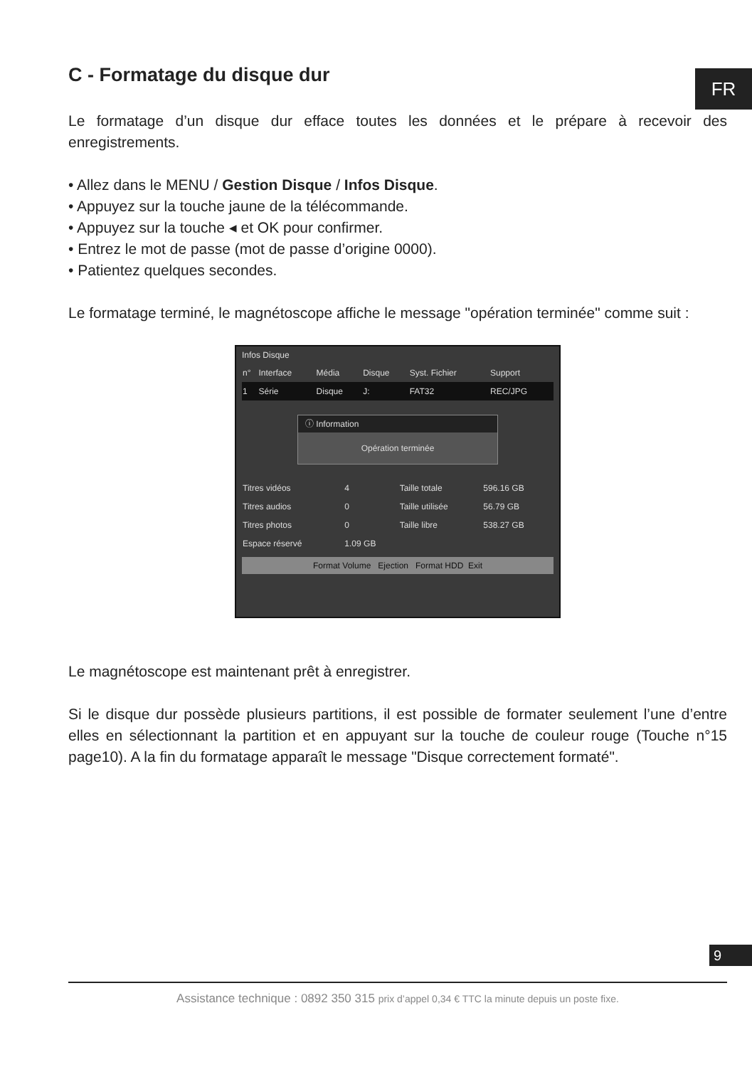FR
C - Formatage du disque dur
Le formatage d’un disque dur efface toutes les données et le prépare à recevoir des enregistrements.
• Allez dans le MENU / Gestion Disque / Infos Disque.
• Appuyez sur la touche jaune de la télécommande.
• Appuyez sur la touche ◂ et OK pour confirmer.
• Entrez le mot de passe (mot de passe d’origine 0000).
• Patientez quelques secondes.
Le formatage terminé, le magnétoscope affiche le message "opération terminée" comme suit :
Infos Disque
| n° | Interface | Média | Disque | Syst. Fichier | Support |
| 1 | Série | Disque | J: | FAT32 | REC/JPG |
ⓘ Information
Opération terminée
| Titres vidéos | 4 | Taille totale | 596.16 GB |
| Titres audios | 0 | Taille utilisée | 56.79 GB |
| Titres photos | 0 | Taille libre | 538.27 GB |
| Espace réservé | 1.09 GB | | |
Format Volume Ejection Format HDD Exit
Le magnétoscope est maintenant prêt à enregistrer.
Si le disque dur possède plusieurs partitions, il est possible de formater seulement l’une d’entre elles en sélectionnant la partition et en appuyant sur la touche de couleur rouge (Touche n°15 page10). A la fin du formatage apparaît le message "Disque correctement formaté".
9
Assistance technique : 0892 350 315 prix d’appel 0,34 € TTC la minute depuis un poste fixe.